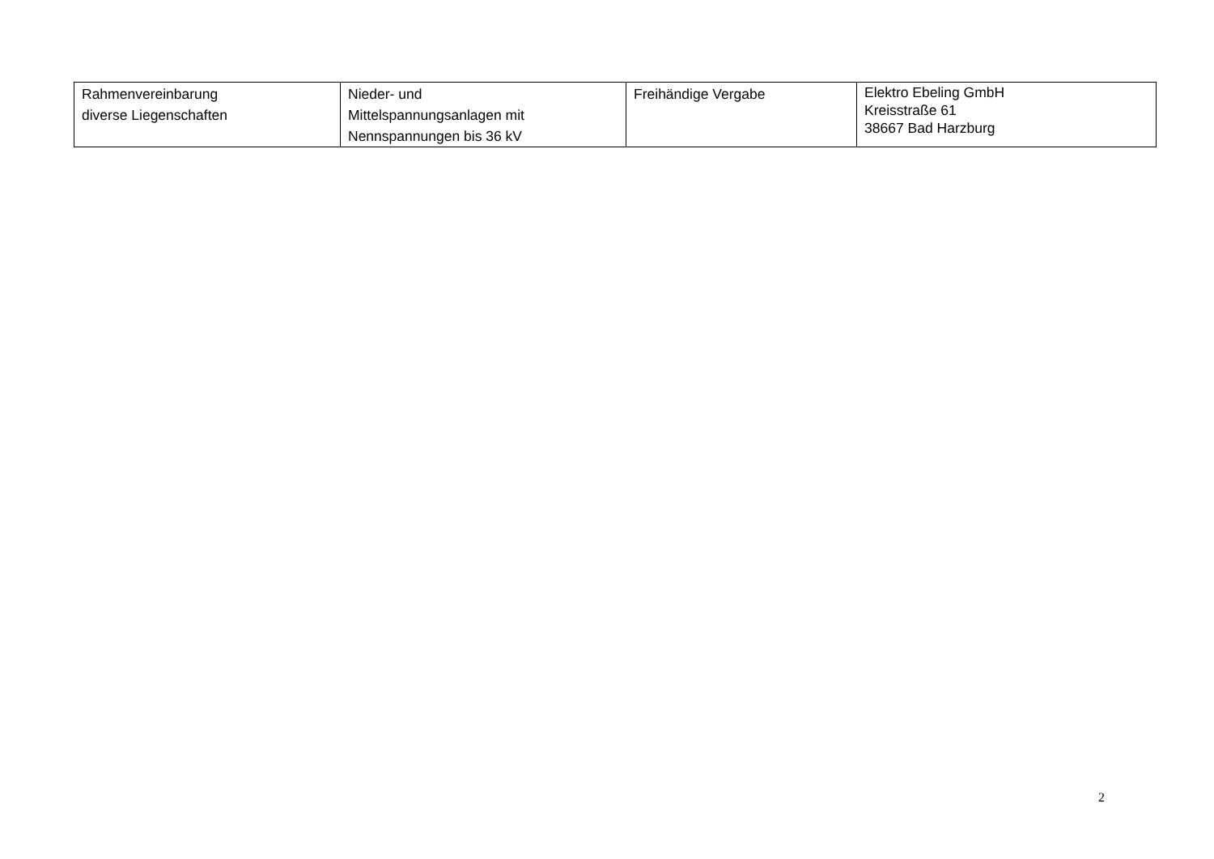| Rahmenvereinbarung diverse Liegenschaften | Nieder- und Mittelspannungsanlagen mit Nennspannungen bis 36 kV | Freihändige Vergabe | Elektro Ebeling GmbH Kreisstraße 61 38667 Bad Harzburg |
2